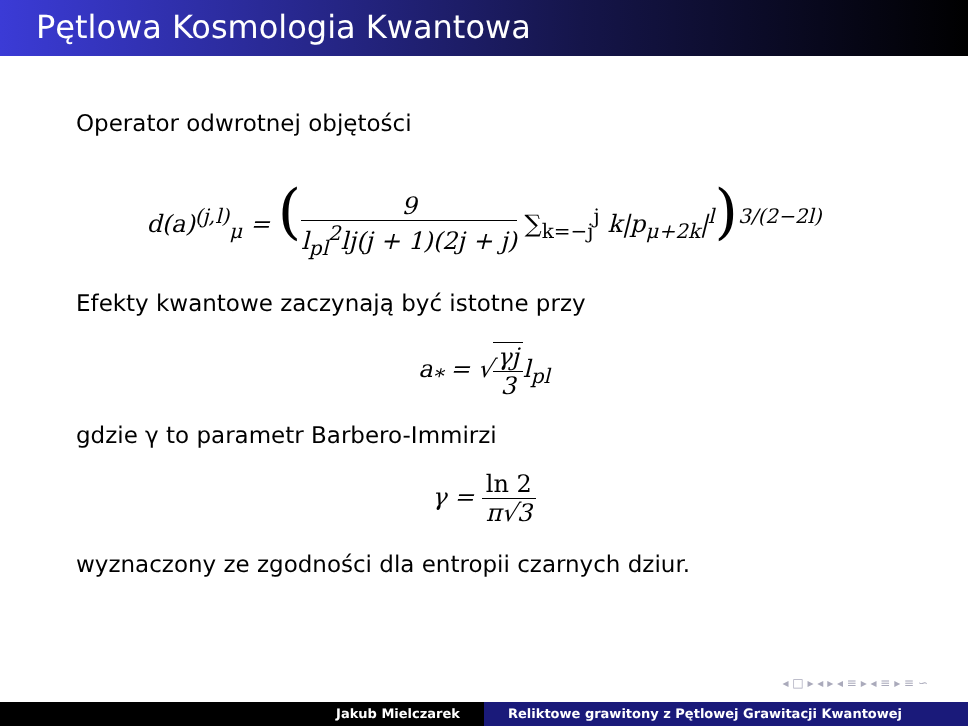Pętlowa Kosmologia Kwantowa
Operator odwrotnej objętości
d(a)<sup>(j,l)</sup><sub>μ</sub> = (9 l<sub>pl</sub><sup>2</sup>lj(j + 1)(2j + j) ∑<sub>k=−j</sub><sup>j</sup> k|p<sub>μ+2k</sub>|<sup>l</sup>)<sup>3/(2−2l)</sup>
Efekty kwantowe zaczynają być istotne przy
a<sub>*</sub> = √γj 3l<sub>pl</sub>
gdzie γ to parametr Barbero-Immirzi
γ = ln 2 π√3
wyznaczony ze zgodności dla entropii czarnych dziur.
◂ □ ▸ ◂ ▸ ◂ ≡ ▸ ◂ ≡ ▸ ≡ ∽
Jakub Mielczarek Reliktowe grawitony z Pętlowej Grawitacji Kwantowej